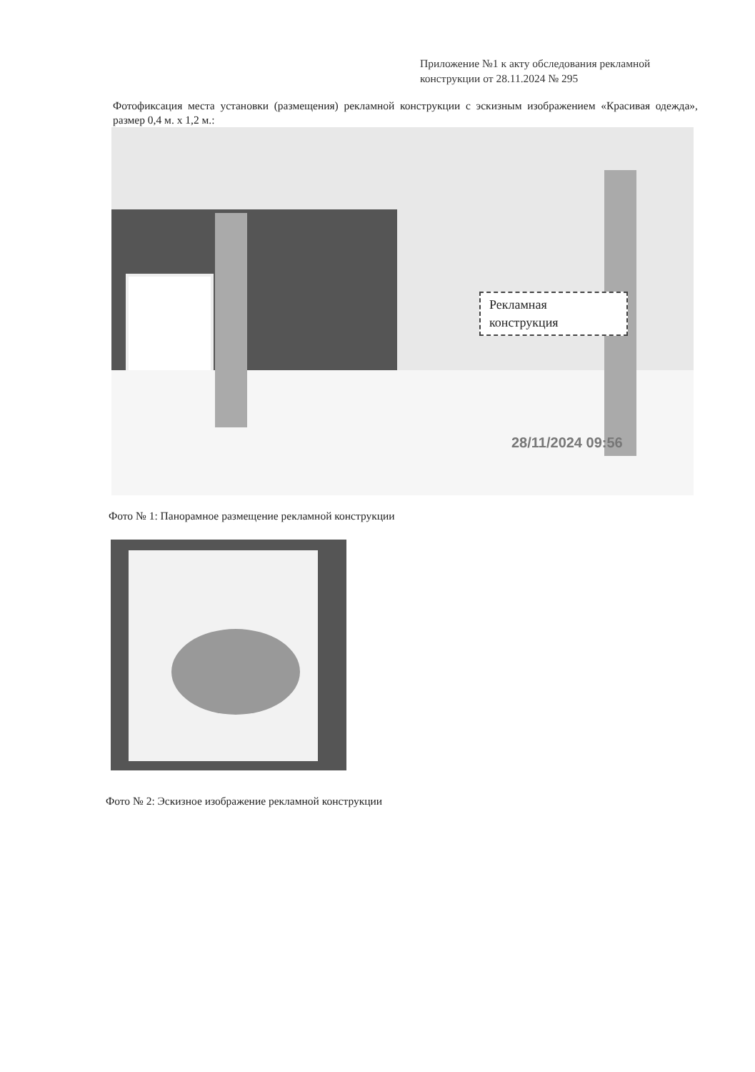Приложение №1 к акту обследования рекламной конструкции от 28.11.2024 № 295
Фотофиксация места установки (размещения) рекламной конструкции с эскизным изображением «Красивая одежда», размер 0,4 м. х 1,2 м.:
Рекламная конструкция
28/11/2024 09:56
Фото № 1: Панорамное размещение рекламной конструкции
Фото № 2: Эскизное изображение рекламной конструкции